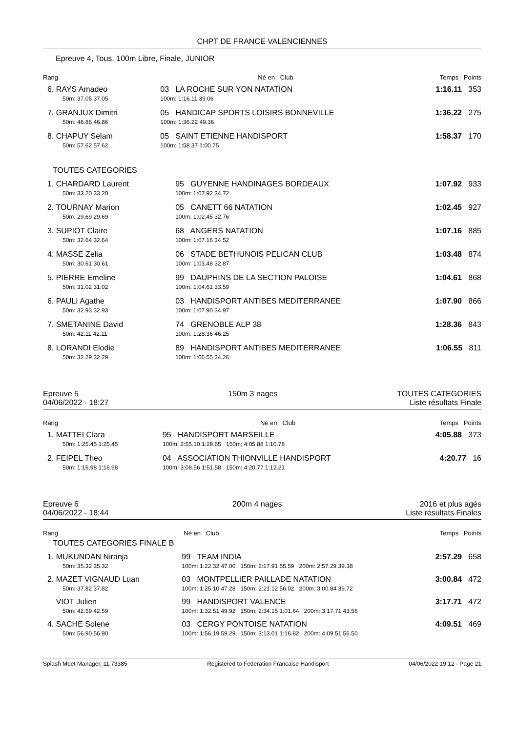CHPT DE FRANCE VALENCIENNES
Epreuve 4, Tous, 100m Libre, Finale, JUNIOR
| Rang | Né en Club | Temps Points |
| --- | --- | --- |
| 6. RAYS Amadeo 50m: 37.05 37.05 | 03 LA ROCHE SUR YON NATATION 100m: 1:16.11 39.06 | 1:16.11 353 |
| 7. GRANJUX Dimitri 50m: 46.86 46.86 | 05 HANDICAP SPORTS LOISIRS BONNEVILLE 100m: 1:36.22 49.36 | 1:36.22 275 |
| 8. CHAPUY Selam 50m: 57.62 57.62 | 05 SAINT ETIENNE HANDISPORT 100m: 1:58.37 1:00.75 | 1:58.37 170 |
TOUTES CATEGORIES
| 1. CHARDARD Laurent 50m: 33.20 33.20 | 95 GUYENNE HANDINAGES BORDEAUX 100m: 1:07.92 34.72 | 1:07.92 933 |
| 2. TOURNAY Marion 50m: 29.69 29.69 | 05 CANETT 66 NATATION 100m: 1:02.45 32.76 | 1:02.45 927 |
| 3. SUPIOT Claire 50m: 32.64 32.64 | 68 ANGERS NATATION 100m: 1:07.16 34.52 | 1:07.16 885 |
| 4. MASSE Zelia 50m: 30.61 30.61 | 06 STADE BETHUNOIS PELICAN CLUB 100m: 1:03.48 32.87 | 1:03.48 874 |
| 5. PIERRE Emeline 50m: 31.02 31.02 | 99 DAUPHINS DE LA SECTION PALOISE 100m: 1:04.61 33.59 | 1:04.61 868 |
| 6. PAULI Agathe 50m: 32.93 32.93 | 03 HANDISPORT ANTIBES MEDITERRANEE 100m: 1:07.90 34.97 | 1:07.90 866 |
| 7. SMETANINE David 50m: 42.11 42.11 | 74 GRENOBLE ALP 38 100m: 1:28.36 46.25 | 1:28.36 843 |
| 8. LORANDI Elodie 50m: 32.29 32.29 | 89 HANDISPORT ANTIBES MEDITERRANEE 100m: 1:06.55 34.26 | 1:06.55 811 |
Epreuve 5
04/06/2022 - 18:27
150m 3 nages TOUTES CATEGORIES
Liste résultats Finale
| Rang | Né en Club | Temps Points |
| --- | --- | --- |
| 1. MATTEI Clara 50m: 1:25.45 1:25.45 | 95 HANDISPORT MARSEILLE 100m: 2:55.10 1:29.65 150m: 4:05.88 1:10.78 | 4:05.88 373 |
| 2. FEIPEL Theo 50m: 1:16.98 1:16.98 | 04 ASSOCIATION THIONVILLE HANDISPORT 100m: 3:08.56 1:51.58 150m: 4:20.77 1:12.21 | 4:20.77 16 |
Epreuve 6
04/06/2022 - 18:44
200m 4 nages 2016 et plus agés
Liste résultats Finales
| Rang | Né en Club | Temps Points |
| --- | --- | --- |
TOUTES CATEGORIES FINALE B
| 1. MUKUNDAN Niranja 50m: 35.32 35.32 | 99 TEAM INDIA 100m: 1:22.32 47.00 150m: 2:17.91 55.59 200m: 2:57.29 39.38 | 2:57.29 658 |
| 2. MAZET VIGNAUD Luan 50m: 37.82 37.82 | 03 MONTPELLIER PAILLADE NATATION 100m: 1:25.10 47.28 150m: 2:21.12 56.02 200m: 3:00.84 39.72 | 3:00.84 472 |
| VIOT Julien 50m: 42.59 42.59 | 99 HANDISPORT VALENCE 100m: 1:32.51 49.92 150m: 2:34.15 1:01.64 200m: 3:17.71 43.56 | 3:17.71 472 |
| 4. SACHE Solene 50m: 56.90 56.90 | 03 CERGY PONTOISE NATATION 100m: 1:56.19 59.29 150m: 3:13.01 1:16.82 200m: 4:09.51 56.50 | 4:09.51 469 |
Splash Meet Manager, 11.73385 Registered to Federation Francaise Handisport 04/06/2022 19:12 - Page 21